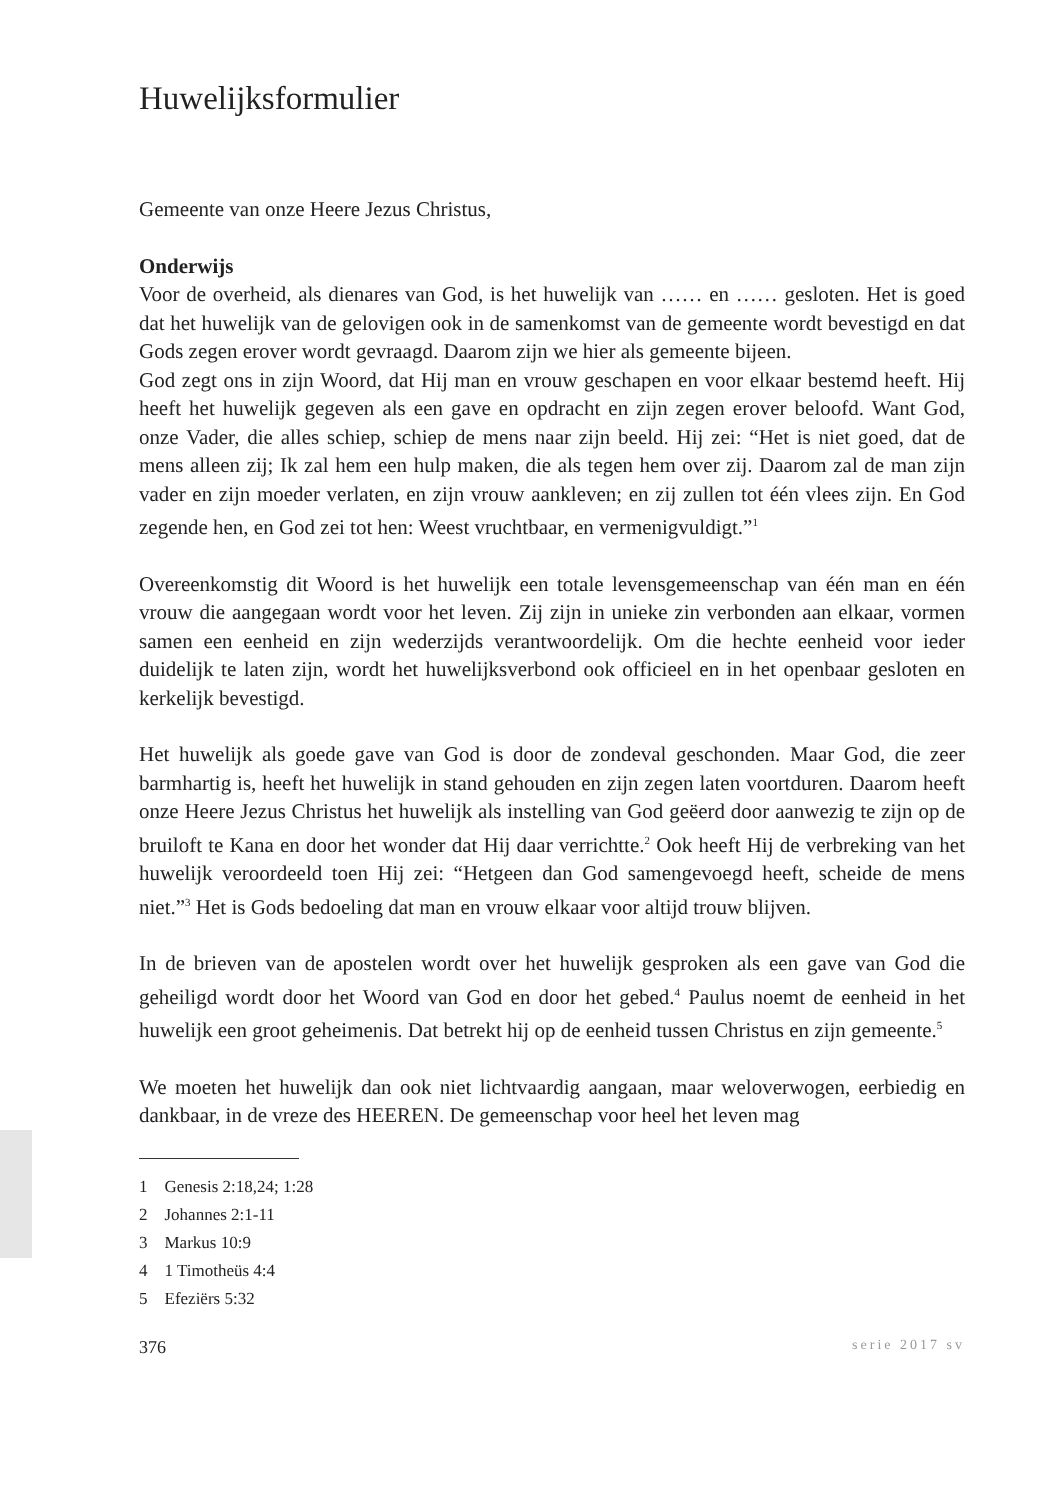Huwelijksformulier
Gemeente van onze Heere Jezus Christus,
Onderwijs
Voor de overheid, als dienares van God, is het huwelijk van …… en …… gesloten. Het is goed dat het huwelijk van de gelovigen ook in de samenkomst van de gemeente wordt bevestigd en dat Gods zegen erover wordt gevraagd. Daarom zijn we hier als gemeente bijeen.
God zegt ons in zijn Woord, dat Hij man en vrouw geschapen en voor elkaar bestemd heeft. Hij heeft het huwelijk gegeven als een gave en opdracht en zijn zegen erover beloofd. Want God, onze Vader, die alles schiep, schiep de mens naar zijn beeld. Hij zei: “Het is niet goed, dat de mens alleen zij; Ik zal hem een hulp maken, die als tegen hem over zij. Daarom zal de man zijn vader en zijn moeder verlaten, en zijn vrouw aankleven; en zij zullen tot één vlees zijn. En God zegende hen, en God zei tot hen: Weest vruchtbaar, en vermenigvuldigt.”<sup>1</sup>
Overeenkomstig dit Woord is het huwelijk een totale levensgemeenschap van één man en één vrouw die aangegaan wordt voor het leven. Zij zijn in unieke zin verbonden aan elkaar, vormen samen een eenheid en zijn wederzijds verantwoordelijk. Om die hechte eenheid voor ieder duidelijk te laten zijn, wordt het huwelijksverbond ook officieel en in het openbaar gesloten en kerkelijk bevestigd.
Het huwelijk als goede gave van God is door de zondeval geschonden. Maar God, die zeer barmhartig is, heeft het huwelijk in stand gehouden en zijn zegen laten voortduren. Daarom heeft onze Heere Jezus Christus het huwelijk als instelling van God geëerd door aanwezig te zijn op de bruiloft te Kana en door het wonder dat Hij daar verrichtte.<sup>2</sup> Ook heeft Hij de verbreking van het huwelijk veroordeeld toen Hij zei: “Hetgeen dan God samengevoegd heeft, scheide de mens niet.”<sup>3</sup> Het is Gods bedoeling dat man en vrouw elkaar voor altijd trouw blijven.
In de brieven van de apostelen wordt over het huwelijk gesproken als een gave van God die geheiligd wordt door het Woord van God en door het gebed.<sup>4</sup> Paulus noemt de eenheid in het huwelijk een groot geheimenis. Dat betrekt hij op de eenheid tussen Christus en zijn gemeente.<sup>5</sup>
We moeten het huwelijk dan ook niet lichtvaardig aangaan, maar weloverwogen, eerbiedig en dankbaar, in de vreze des HEEREN. De gemeenschap voor heel het leven mag
1 Genesis 2:18,24; 1:28
2 Johannes 2:1-11
3 Markus 10:9
4 1 Timotheüs 4:4
5 Efeziërs 5:32
376 serie 2017 sv